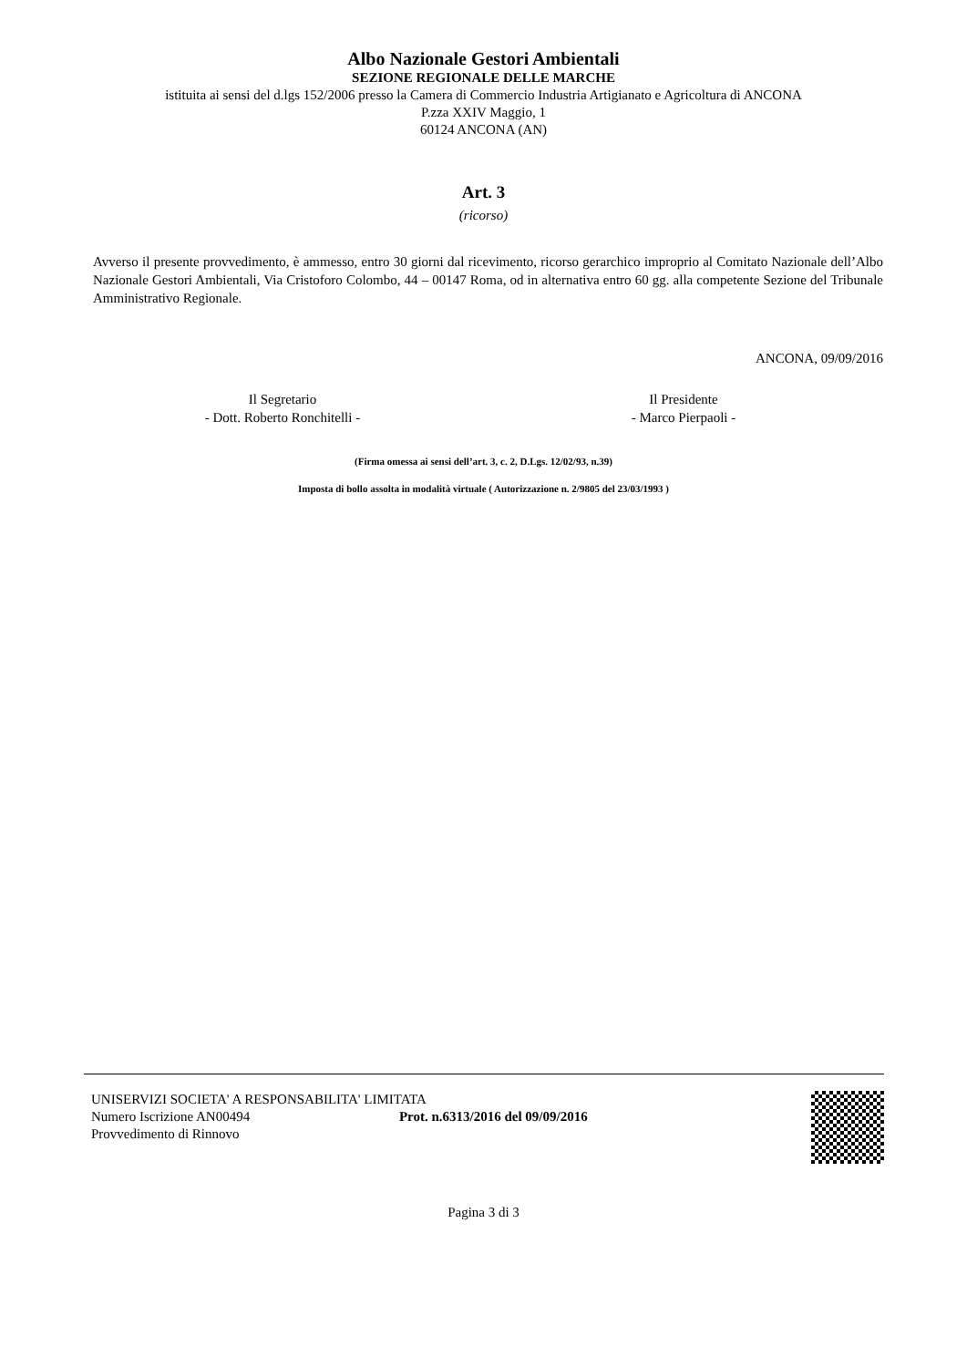Albo Nazionale Gestori Ambientali
SEZIONE REGIONALE DELLE MARCHE
istituita ai sensi del d.lgs 152/2006 presso la Camera di Commercio Industria Artigianato e Agricoltura di ANCONA
P.zza XXIV Maggio, 1
60124 ANCONA (AN)
Art. 3
(ricorso)
Avverso il presente provvedimento, è ammesso, entro 30 giorni dal ricevimento, ricorso gerarchico improprio al Comitato Nazionale dell’Albo Nazionale Gestori Ambientali, Via Cristoforo Colombo, 44 – 00147 Roma, od in alternativa entro 60 gg. alla competente Sezione del Tribunale Amministrativo Regionale.
ANCONA, 09/09/2016
Il Segretario
- Dott. Roberto Ronchitelli -
Il Presidente
- Marco Pierpaoli -
(Firma omessa ai sensi dell’art. 3, c. 2, D.Lgs. 12/02/93, n.39)
Imposta di bollo assolta in modalità virtuale ( Autorizzazione n. 2/9805 del 23/03/1993 )
UNISERVIZI SOCIETA' A RESPONSABILITA' LIMITATA
Numero Iscrizione AN00494 Prot. n.6313/2016 del 09/09/2016
Provvedimento di Rinnovo
Pagina 3 di 3